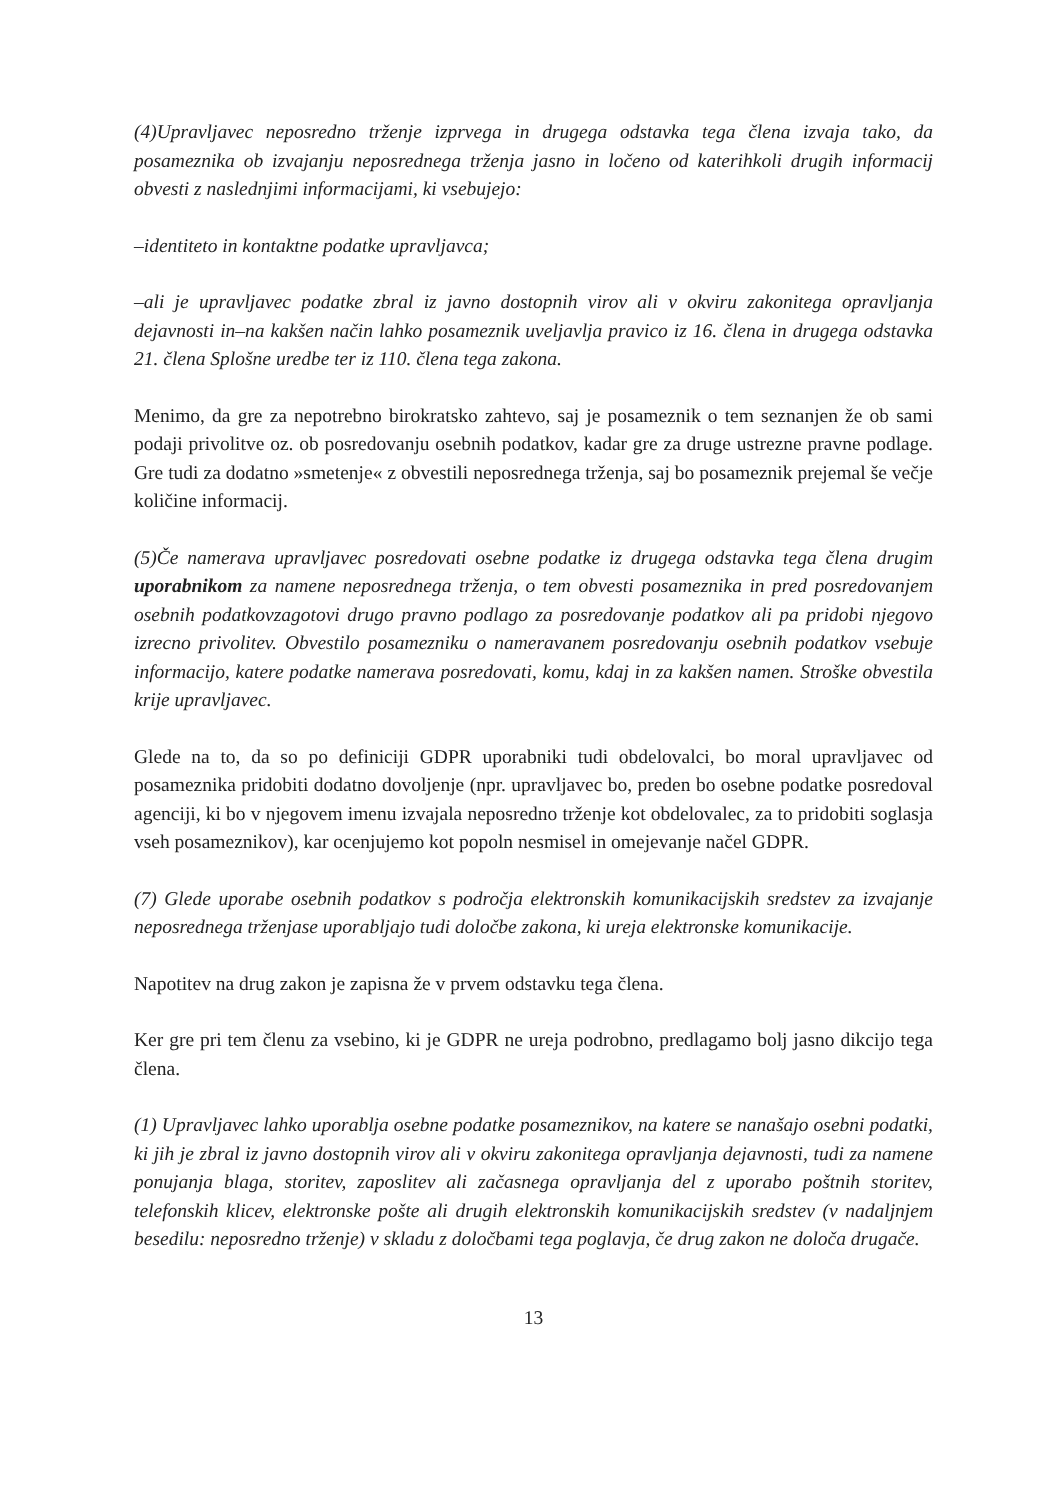(4)Upravljavec neposredno trženje izprvega in drugega odstavka tega člena izvaja tako, da posameznika ob izvajanju neposrednega trženja jasno in ločeno od katerihkoli drugih informacij obvesti z naslednjimi informacijami, ki vsebujejo:
–identiteto in kontaktne podatke upravljavca;
–ali je upravljavec podatke zbral iz javno dostopnih virov ali v okviru zakonitega opravljanja dejavnosti in–na kakšen način lahko posameznik uveljavlja pravico iz 16. člena in drugega odstavka 21. člena Splošne uredbe ter iz 110. člena tega zakona.
Menimo, da gre za nepotrebno birokratsko zahtevo, saj je posameznik o tem seznanjen že ob sami podaji privolitve oz. ob posredovanju osebnih podatkov, kadar gre za druge ustrezne pravne podlage. Gre tudi za dodatno »smetenje« z obvestili neposrednega trženja, saj bo posameznik prejemal še večje količine informacij.
(5)Če namerava upravljavec posredovati osebne podatke iz drugega odstavka tega člena drugim uporabnikom za namene neposrednega trženja, o tem obvesti posameznika in pred posredovanjem osebnih podatkovzagotovi drugo pravno podlago za posredovanje podatkov ali pa pridobi njegovo izrecno privolitev. Obvestilo posamezniku o nameravanem posredovanju osebnih podatkov vsebuje informacijo, katere podatke namerava posredovati, komu, kdaj in za kakšen namen. Stroške obvestila krije upravljavec.
Glede na to, da so po definiciji GDPR uporabniki tudi obdelovalci, bo moral upravljavec od posameznika pridobiti dodatno dovoljenje (npr. upravljavec bo, preden bo osebne podatke posredoval agenciji, ki bo v njegovem imenu izvajala neposredno trženje kot obdelovalec, za to pridobiti soglasja vseh posameznikov), kar ocenjujemo kot popoln nesmisel in omejevanje načel GDPR.
(7) Glede uporabe osebnih podatkov s področja elektronskih komunikacijskih sredstev za izvajanje neposrednega trženjase uporabljajo tudi določbe zakona, ki ureja elektronske komunikacije.
Napotitev na drug zakon je zapisna že v prvem odstavku tega člena.
Ker gre pri tem členu za vsebino, ki je GDPR ne ureja podrobno, predlagamo bolj jasno dikcijo tega člena.
(1) Upravljavec lahko uporablja osebne podatke posameznikov, na katere se nanašajo osebni podatki, ki jih je zbral iz javno dostopnih virov ali v okviru zakonitega opravljanja dejavnosti, tudi za namene ponujanja blaga, storitev, zaposlitev ali začasnega opravljanja del z uporabo poštnih storitev, telefonskih klicev, elektronske pošte ali drugih elektronskih komunikacijskih sredstev (v nadaljnjem besedilu: neposredno trženje) v skladu z določbami tega poglavja, če drug zakon ne določa drugače.
13